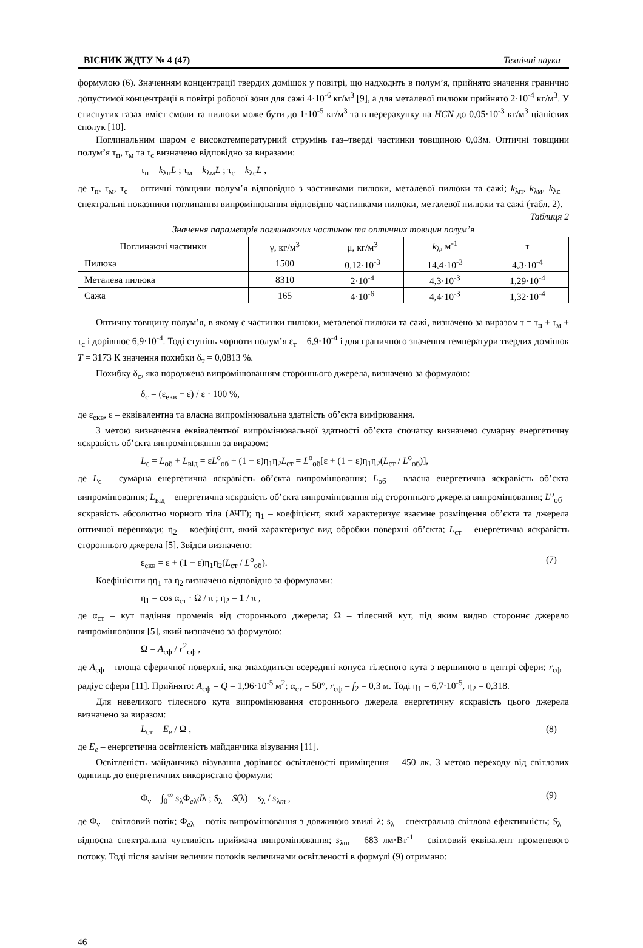ВІСНИК ЖДТУ № 4 (47) Технічні науки
формулою (6). Значенням концентрації твердих домішок у повітрі, що надходить в полум’я, прийнято значення гранично допустимої концентрації в повітрі робочої зони для сажі 4·10<sup>-6</sup> кг/м<sup>3</sup> [9], а для металевої пилюки прийнято 2·10<sup>-4</sup> кг/м<sup>3</sup>. У стиснутих газах вміст смоли та пилюки може бути до 1·10<sup>-5</sup> кг/м<sup>3</sup> та в перерахунку на HCN до 0,05·10<sup>-3</sup> кг/м<sup>3</sup> ціанієвих сполук [10].
Поглинальним шаром є високотемпературний струмінь газ–тверді частинки товщиною 0,03м. Оптичні товщини полум’я τ<sub>п</sub>, τ<sub>м</sub> та τ<sub>с</sub> визначено відповідно за виразами:
τ<sub>п</sub> = k<sub>λп</sub>L ; τ<sub>м</sub> = k<sub>λм</sub>L ; τ<sub>с</sub> = k<sub>λс</sub>L ,
де τ<sub>п</sub>, τ<sub>м</sub>, τ<sub>с</sub> – оптичні товщини полум’я відповідно з частинками пилюки, металевої пилюки та сажі; k<sub>λп</sub>, k<sub>λм</sub>, k<sub>λс</sub> – спектральні показники поглинання випромінювання відповідно частинками пилюки, металевої пилюки та сажі (табл. 2).
Таблиця 2
Значення параметрів поглинаючих частинок та оптичних товщин полум’я
| Поглинаючі частинки | γ, кг/м<sup>3</sup> | μ, кг/м<sup>3</sup> | k<sub>λ</sub>, м<sup>-1</sup> | τ |
| --- | --- | --- | --- | --- |
| Пилюка | 1500 | 0,12·10<sup>-3</sup> | 14,4·10<sup>-3</sup> | 4,3·10<sup>-4</sup> |
| Металева пилюка | 8310 | 2·10<sup>-4</sup> | 4,3·10<sup>-3</sup> | 1,29·10<sup>-4</sup> |
| Сажа | 165 | 4·10<sup>-6</sup> | 4,4·10<sup>-3</sup> | 1,32·10<sup>-4</sup> |
Оптичну товщину полум’я, в якому є частинки пилюки, металевої пилюки та сажі, визначено за виразом τ = τ<sub>п</sub> + τ<sub>м</sub> + τ<sub>с</sub> і дорівнює 6,9·10<sup>-4</sup>. Тоді ступінь чорноти полум’я ε<sub>т</sub> = 6,9·10<sup>-4</sup> і для граничного значення температури твердих домішок T = 3173 К значення похибки δ<sub>т</sub> = 0,0813 %.
Похибку δ<sub>с</sub>, яка породжена випромінюванням стороннього джерела, визначено за формулою:
δ<sub>с</sub> = (ε<sub>екв</sub> − ε) / ε · 100 %,
де ε<sub>екв</sub>, ε – еквівалентна та власна випромінювальна здатність об’єкта вимірювання.
З метою визначення еквівалентної випромінювальної здатності об’єкта спочатку визначено сумарну енергетичну яскравість об’єкта випромінювання за виразом:
L<sub>с</sub> = L<sub>об</sub> + L<sub>від</sub> = εL<sup>о</sup><sub>об</sub> + (1 − ε)η<sub>1</sub>η<sub>2</sub>L<sub>ст</sub> = L<sup>о</sup><sub>об</sub>[ε + (1 − ε)η<sub>1</sub>η<sub>2</sub>(L<sub>ст</sub> / L<sup>о</sup><sub>об</sub>)],
де L<sub>с</sub> – сумарна енергетична яскравість об’єкта випромінювання; L<sub>об</sub> – власна енергетична яскравість об’єкта випромінювання; L<sub>від</sub> – енергетична яскравість об’єкта випромінювання від стороннього джерела випромінювання; L<sup>о</sup><sub>об</sub> – яскравість абсолютно чорного тіла (АЧТ); η<sub>1</sub> – коефіцієнт, який характеризує взаємне розміщення об’єкта та джерела оптичної перешкоди; η<sub>2</sub> – коефіцієнт, який характеризує вид обробки поверхні об’єкта; L<sub>ст</sub> – енергетична яскравість стороннього джерела [5]. Звідси визначено:
ε<sub>екв</sub> = ε + (1 − ε)η<sub>1</sub>η<sub>2</sub>(L<sub>ст</sub> / L<sup>о</sup><sub>об</sub>). (7)
Коефіцієнти ηη<sub>1</sub> та η<sub>2</sub> визначено відповідно за формулами:
η<sub>1</sub> = cos α<sub>ст</sub> · Ω / π ; η<sub>2</sub> = 1 / π ,
де α<sub>ст</sub> – кут падіння променів від стороннього джерела; Ω – тілесний кут, під яким видно стороннє джерело випромінювання [5], який визначено за формулою:
Ω = A<sub>сф</sub> / r<sup>2</sup><sub>сф</sub> ,
де A<sub>сф</sub> – площа сферичної поверхні, яка знаходиться всередині конуса тілесного кута з вершиною в центрі сфери; r<sub>сф</sub> – радіус сфери [11]. Прийнято: A<sub>сф</sub> = Q = 1,96·10<sup>-5</sup> м<sup>2</sup>; α<sub>ст</sub> = 50°, r<sub>сф</sub> = f<sub>2</sub> = 0,3 м. Тоді η<sub>1</sub> = 6,7·10<sup>-5</sup>, η<sub>2</sub> = 0,318.
Для невеликого тілесного кута випромінювання стороннього джерела енергетичну яскравість цього джерела визначено за виразом:
L<sub>ст</sub> = E<sub>e</sub> / Ω , (8)
де E<sub>e</sub> – енергетична освітленість майданчика візування [11].
Освітленість майданчика візування дорівнює освітленості приміщення – 450 лк. З метою переходу від світлових одиниць до енергетичних використано формули:
Φ<sub>v</sub> = ∫<sub>0</sub><sup>∞</sup> s<sub>λ</sub>Φ<sub>eλ</sub>dλ ; S<sub>λ</sub> = S(λ) = s<sub>λ</sub> / s<sub>λm</sub> , (9)
де Φ<sub>v</sub> – світловий потік; Φ<sub>eλ</sub> – потік випромінювання з довжиною хвилі λ; s<sub>λ</sub> – спектральна світлова ефективність; S<sub>λ</sub> – відносна спектральна чутливість приймача випромінювання; s<sub>λm</sub> = 683 лм·Вт<sup>-1</sup> – світловий еквівалент променевого потоку. Тоді після заміни величин потоків величинами освітленості в формулі (9) отримано:
46